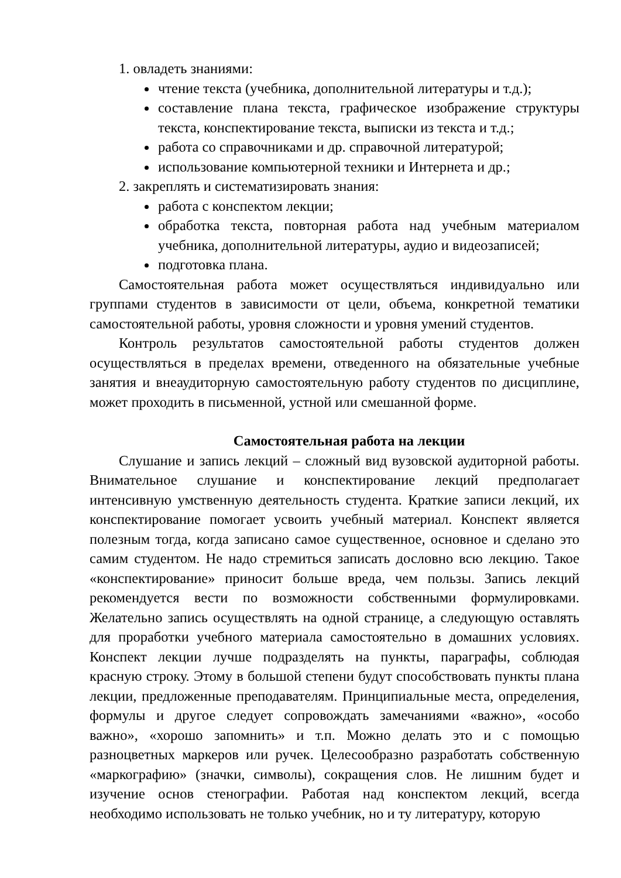1. овладеть знаниями:
чтение текста (учебника, дополнительной литературы и т.д.);
составление плана текста, графическое изображение структуры текста, конспектирование текста, выписки из текста и т.д.;
работа со справочниками и др. справочной литературой;
использование компьютерной техники и Интернета и др.;
2. закреплять и систематизировать знания:
работа с конспектом лекции;
обработка текста, повторная работа над учебным материалом учебника, дополнительной литературы, аудио и видеозаписей;
подготовка плана.
Самостоятельная работа может осуществляться индивидуально или группами студентов в зависимости от цели, объема, конкретной тематики самостоятельной работы, уровня сложности и уровня умений студентов.
Контроль результатов самостоятельной работы студентов должен осуществляться в пределах времени, отведенного на обязательные учебные занятия и внеаудиторную самостоятельную работу студентов по дисциплине, может проходить в письменной, устной или смешанной форме.
Самостоятельная работа на лекции
Слушание и запись лекций – сложный вид вузовской аудиторной работы. Внимательное слушание и конспектирование лекций предполагает интенсивную умственную деятельность студента. Краткие записи лекций, их конспектирование помогает усвоить учебный материал. Конспект является полезным тогда, когда записано самое существенное, основное и сделано это самим студентом. Не надо стремиться записать дословно всю лекцию. Такое «конспектирование» приносит больше вреда, чем пользы. Запись лекций рекомендуется вести по возможности собственными формулировками. Желательно запись осуществлять на одной странице, а следующую оставлять для проработки учебного материала самостоятельно в домашних условиях. Конспект лекции лучше подразделять на пункты, параграфы, соблюдая красную строку. Этому в большой степени будут способствовать пункты плана лекции, предложенные преподавателям. Принципиальные места, определения, формулы и другое следует сопровождать замечаниями «важно», «особо важно», «хорошо запомнить» и т.п. Можно делать это и с помощью разноцветных маркеров или ручек. Целесообразно разработать собственную «маркографию» (значки, символы), сокращения слов. Не лишним будет и изучение основ стенографии. Работая над конспектом лекций, всегда необходимо использовать не только учебник, но и ту литературу, которую